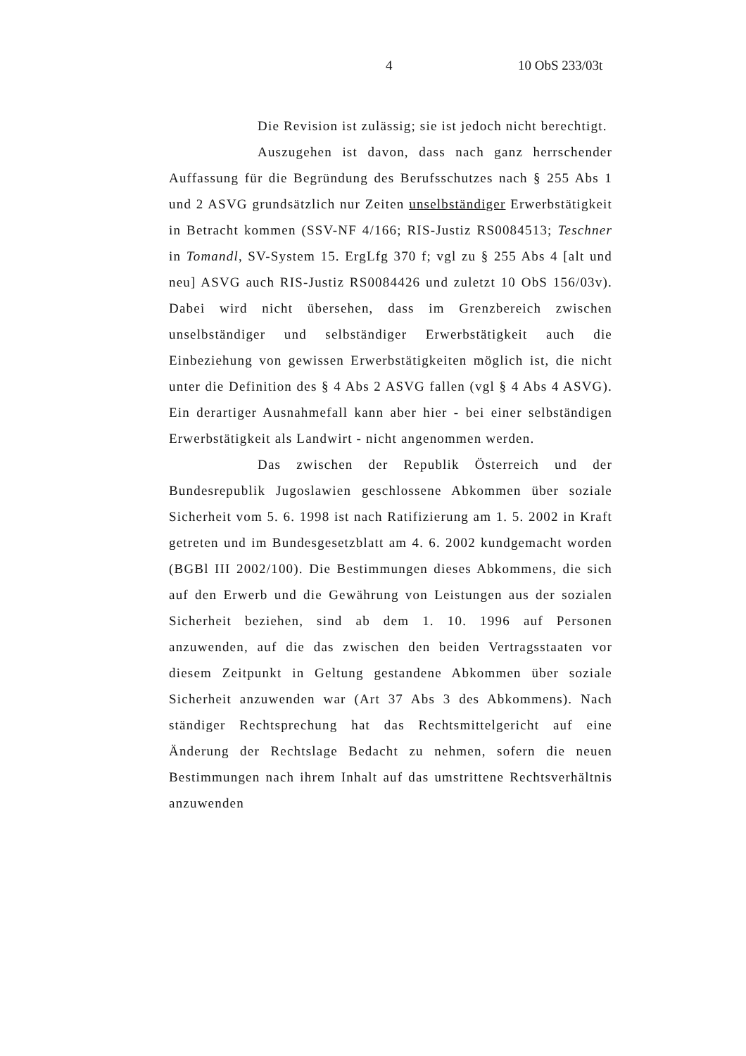4 10 ObS 233/03t
Die Revision ist zulässig; sie ist jedoch nicht berechtigt.
Auszugehen ist davon, dass nach ganz herrschender Auffassung für die Begründung des Berufsschutzes nach § 255 Abs 1 und 2 ASVG grundsätzlich nur Zeiten unselbständiger Erwerbstätigkeit in Betracht kommen (SSV-NF 4/166; RIS-Justiz RS0084513; Teschner in Tomandl, SV-System 15. ErgLfg 370 f; vgl zu § 255 Abs 4 [alt und neu] ASVG auch RIS-Justiz RS0084426 und zuletzt 10 ObS 156/03v). Dabei wird nicht übersehen, dass im Grenzbereich zwischen unselbständiger und selbständiger Erwerbstätigkeit auch die Einbeziehung von gewissen Erwerbstätigkeiten möglich ist, die nicht unter die Definition des § 4 Abs 2 ASVG fallen (vgl § 4 Abs 4 ASVG). Ein derartiger Ausnahmefall kann aber hier - bei einer selbständigen Erwerbstätigkeit als Landwirt - nicht angenommen werden.
Das zwischen der Republik Österreich und der Bundesrepublik Jugoslawien geschlossene Abkommen über soziale Sicherheit vom 5. 6. 1998 ist nach Ratifizierung am 1. 5. 2002 in Kraft getreten und im Bundesgesetzblatt am 4. 6. 2002 kundgemacht worden (BGBl III 2002/100). Die Bestimmungen dieses Abkommens, die sich auf den Erwerb und die Gewährung von Leistungen aus der sozialen Sicherheit beziehen, sind ab dem 1. 10. 1996 auf Personen anzuwenden, auf die das zwischen den beiden Vertragsstaaten vor diesem Zeitpunkt in Geltung gestandene Abkommen über soziale Sicherheit anzuwenden war (Art 37 Abs 3 des Abkommens). Nach ständiger Rechtsprechung hat das Rechtsmittelgericht auf eine Änderung der Rechtslage Bedacht zu nehmen, sofern die neuen Bestimmungen nach ihrem Inhalt auf das umstrittene Rechtsverhältnis anzuwenden